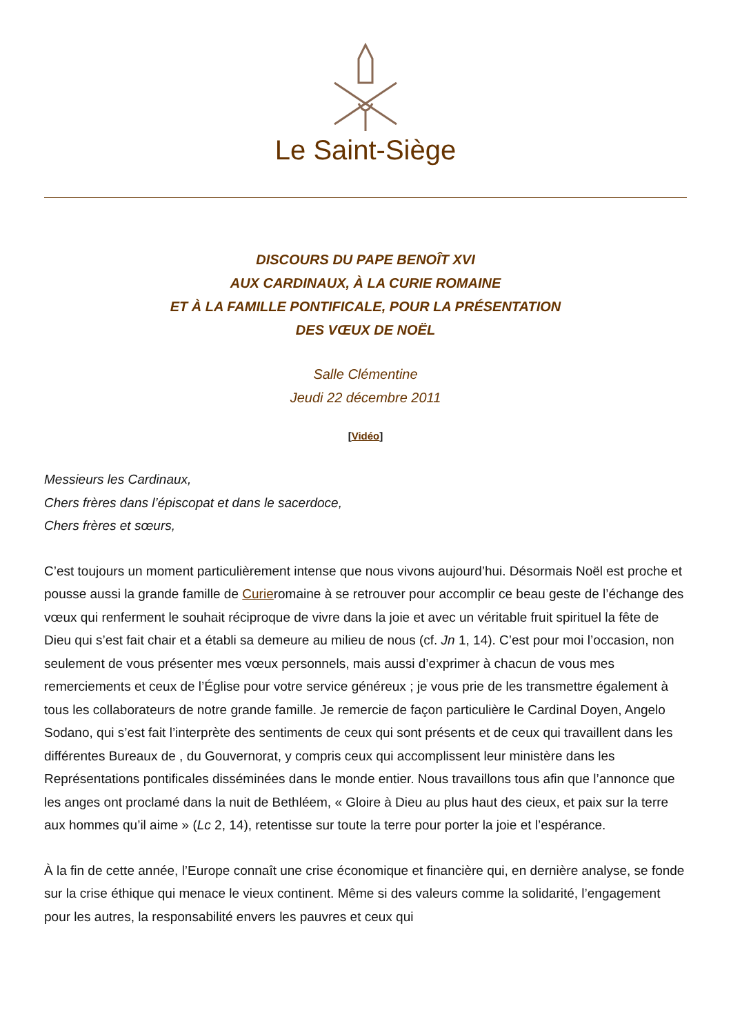Le Saint-Siège
DISCOURS DU PAPE BENOÎT XVI
AUX CARDINAUX, À LA CURIE ROMAINE
ET À LA FAMILLE PONTIFICALE, POUR LA PRÉSENTATION
DES VŒUX DE NOËL
Salle Clémentine
Jeudi 22 décembre 2011
[Vidéo]
Messieurs les Cardinaux,
Chers frères dans l’épiscopat et dans le sacerdoce,
Chers frères et sœurs,
C’est toujours un moment particulièrement intense que nous vivons aujourd’hui. Désormais Noël est proche et pousse aussi la grande famille de Curieromaine à se retrouver pour accomplir ce beau geste de l’échange des vœux qui renferment le souhait réciproque de vivre dans la joie et avec un véritable fruit spirituel la fête de Dieu qui s’est fait chair et a établi sa demeure au milieu de nous (cf. Jn 1, 14). C’est pour moi l’occasion, non seulement de vous présenter mes vœux personnels, mais aussi d’exprimer à chacun de vous mes remerciements et ceux de l’Église pour votre service généreux ; je vous prie de les transmettre également à tous les collaborateurs de notre grande famille. Je remercie de façon particulière le Cardinal Doyen, Angelo Sodano, qui s’est fait l’interprète des sentiments de ceux qui sont présents et de ceux qui travaillent dans les différentes Bureaux de , du Gouvernorat, y compris ceux qui accomplissent leur ministère dans les Représentations pontificales disséminées dans le monde entier. Nous travaillons tous afin que l’annonce que les anges ont proclamé dans la nuit de Bethléem, « Gloire à Dieu au plus haut des cieux, et paix sur la terre aux hommes qu’il aime » (Lc 2, 14), retentisse sur toute la terre pour porter la joie et l’espérance.
À la fin de cette année, l’Europe connaît une crise économique et financière qui, en dernière analyse, se fonde sur la crise éthique qui menace le vieux continent. Même si des valeurs comme la solidarité, l’engagement pour les autres, la responsabilité envers les pauvres et ceux qui